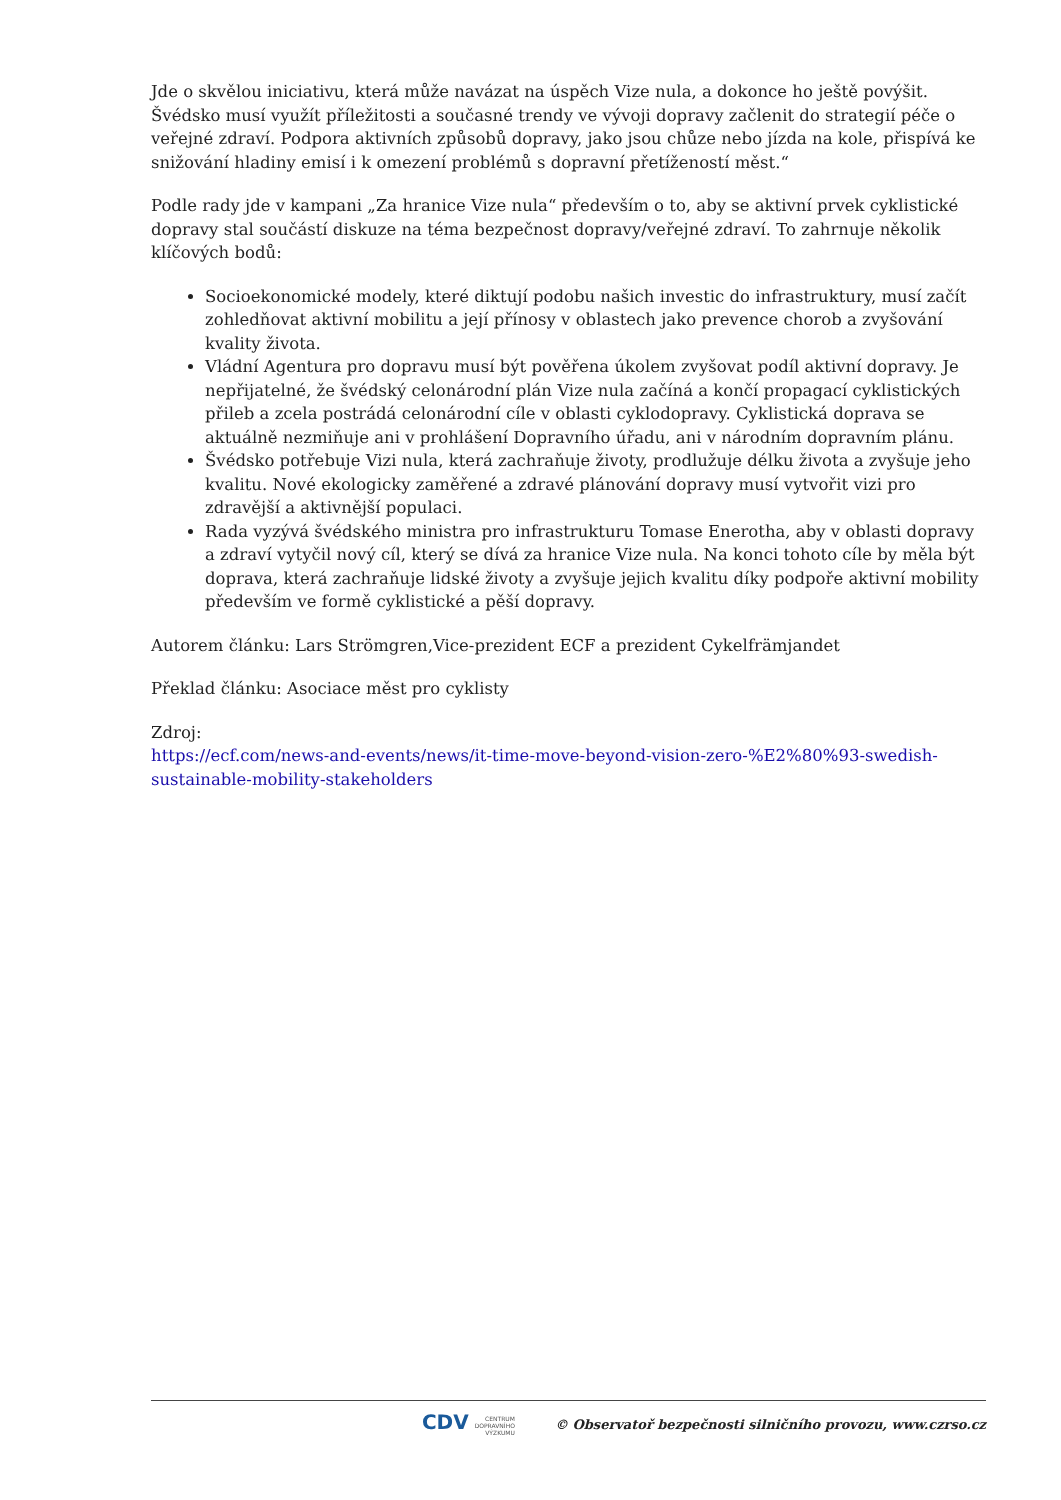Jde o skvělou iniciativu, která může navázat na úspěch Vize nula, a dokonce ho ještě povýšit. Švédsko musí využít příležitosti a současné trendy ve vývoji dopravy začlenit do strategií péče o veřejné zdraví. Podpora aktivních způsobů dopravy, jako jsou chůze nebo jízda na kole, přispívá ke snižování hladiny emisí i k omezení problémů s dopravní přetížeností měst.“
Podle rady jde v kampani „Za hranice Vize nula“ především o to, aby se aktivní prvek cyklistické dopravy stal součástí diskuze na téma bezpečnost dopravy/veřejné zdraví. To zahrnuje několik klíčových bodů:
Socioekonomické modely, které diktují podobu našich investic do infrastruktury, musí začít zohledňovat aktivní mobilitu a její přínosy v oblastech jako prevence chorob a zvyšování kvality života.
Vládní Agentura pro dopravu musí být pověřena úkolem zvyšovat podíl aktivní dopravy. Je nepřijatelné, že švédský celonárodní plán Vize nula začíná a končí propagací cyklistických přileb a zcela postrádá celonárodní cíle v oblasti cyklodopravy. Cyklistická doprava se aktuálně nezmiňuje ani v prohlášení Dopravního úřadu, ani v národním dopravním plánu.
Švédsko potřebuje Vizi nula, která zachraňuje životy, prodlužuje délku života a zvyšuje jeho kvalitu. Nové ekologicky zaměřené a zdravé plánování dopravy musí vytvořit vizi pro zdravější a aktivnější populaci.
Rada vyzývá švédského ministra pro infrastrukturu Tomase Enerotha, aby v oblasti dopravy a zdraví vytyčil nový cíl, který se dívá za hranice Vize nula. Na konci tohoto cíle by měla být doprava, která zachraňuje lidské životy a zvyšuje jejich kvalitu díky podpoře aktivní mobility především ve formě cyklistické a pěší dopravy.
Autorem článku: Lars Strömgren,Vice-prezident ECF a prezident Cykelfrämjandet
Překlad článku: Asociace měst pro cyklisty
Zdroj:
https://ecf.com/news-and-events/news/it-time-move-beyond-vision-zero-%E2%80%93-swedish-sustainable-mobility-stakeholders
CDV CENTRUM
DOPRAVNÍHO
VÝZKUMU © Observatoř bezpečnosti silničního provozu, www.czrso.cz